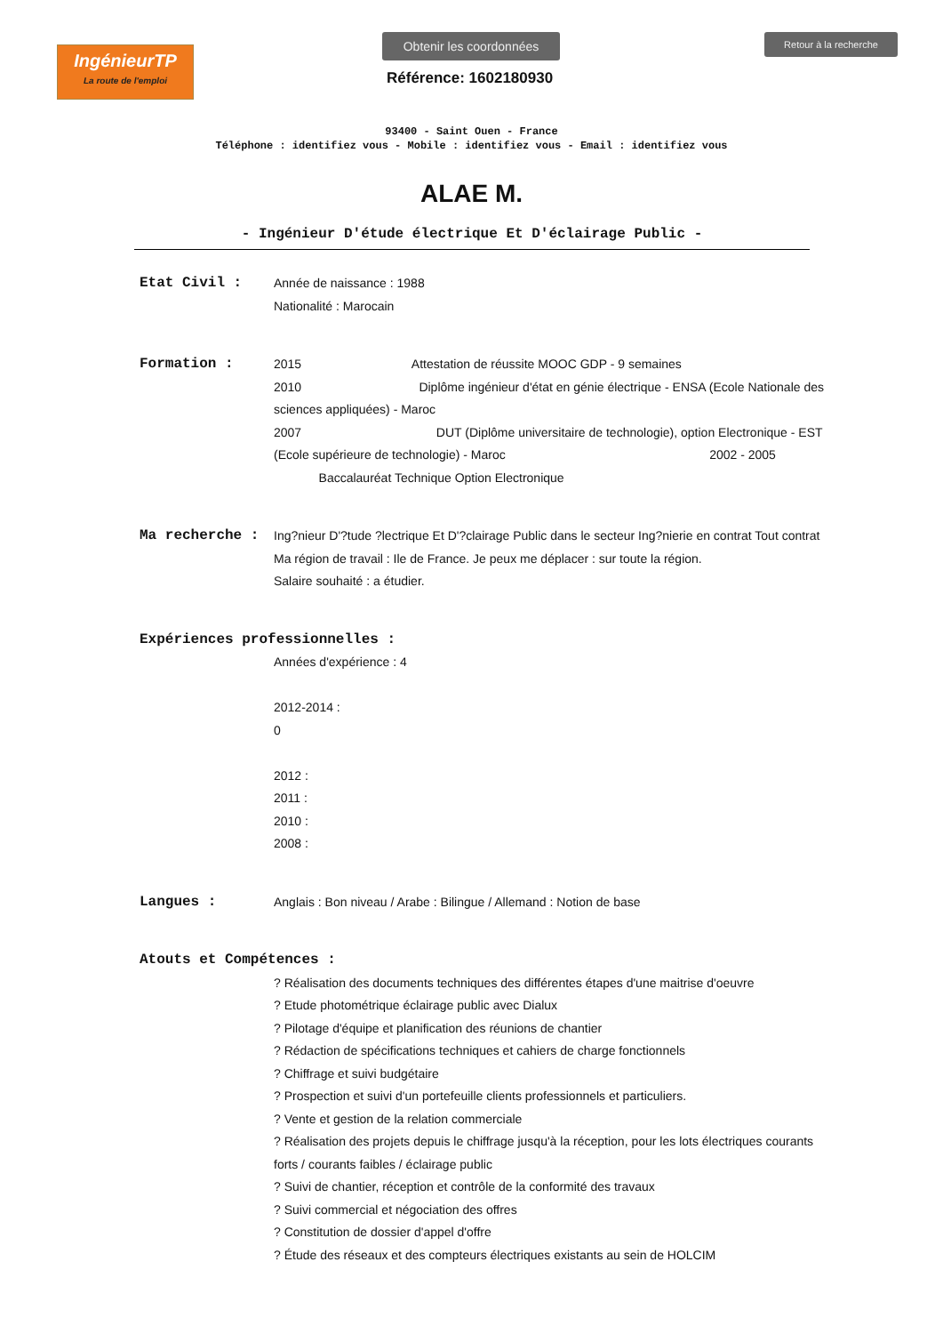IngénieurTP
La route de l'emploi
Obtenir les coordonnées
Référence: 1602180930
Retour à la recherche
93400 - Saint Ouen - France
Téléphone : identifiez vous - Mobile : identifiez vous - Email : identifiez vous
ALAE M.
- Ingénieur D'étude électrique Et D'éclairage Public -
Etat Civil : Année de naissance : 1988
Nationalité : Marocain
Formation : 2015 Attestation de réussite MOOC GDP - 9 semaines
2010 Diplôme ingénieur d'état en génie électrique - ENSA (Ecole Nationale des sciences appliquées) - Maroc
2007 DUT (Diplôme universitaire de technologie), option Electronique - EST (Ecole supérieure de technologie) - Maroc 2002 - 2005
Baccalauréat Technique Option Electronique
Ma recherche : Ing?nieur D'?tude ?lectrique Et D'?clairage Public dans le secteur Ing?nierie en contrat Tout contrat
Ma région de travail : Ile de France. Je peux me déplacer : sur toute la région.
Salaire souhaité : a étudier.
Expériences professionnelles :
Années d'expérience : 4
2012-2014 :
0
2012 :
2011 :
2010 :
2008 :
Langues : Anglais : Bon niveau / Arabe : Bilingue / Allemand : Notion de base
Atouts et Compétences :
? Réalisation des documents techniques des différentes étapes d'une maitrise d'oeuvre
? Etude photométrique éclairage public avec Dialux
? Pilotage d'équipe et planification des réunions de chantier
? Rédaction de spécifications techniques et cahiers de charge fonctionnels
? Chiffrage et suivi budgétaire
? Prospection et suivi d'un portefeuille clients professionnels et particuliers.
? Vente et gestion de la relation commerciale
? Réalisation des projets depuis le chiffrage jusqu'à la réception, pour les lots électriques courants forts / courants faibles / éclairage public
? Suivi de chantier, réception et contrôle de la conformité des travaux
? Suivi commercial et négociation des offres
? Constitution de dossier d'appel d'offre
? Étude des réseaux et des compteurs électriques existants au sein de HOLCIM